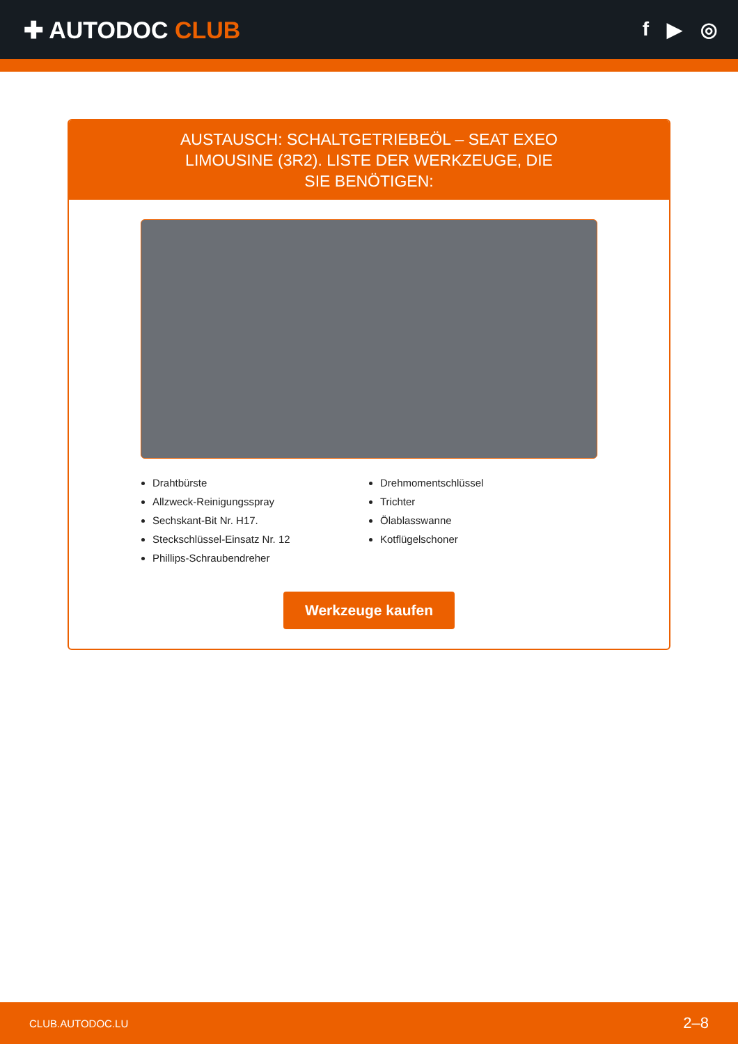✚ AUTODOC CLUB
f ▶ ◎
AUSTAUSCH: SCHALTGETRIEBEÖL – SEAT EXEO LIMOUSINE (3R2). LISTE DER WERKZEUGE, DIE SIE BENÖTIGEN:
Drahtbürste
Allzweck-Reinigungsspray
Sechskant-Bit Nr. H17.
Steckschlüssel-Einsatz Nr. 12
Phillips-Schraubendreher
Drehmomentschlüssel
Trichter
Ölablasswanne
Kotflügelschoner
Werkzeuge kaufen
CLUB.AUTODOC.LU 2–8